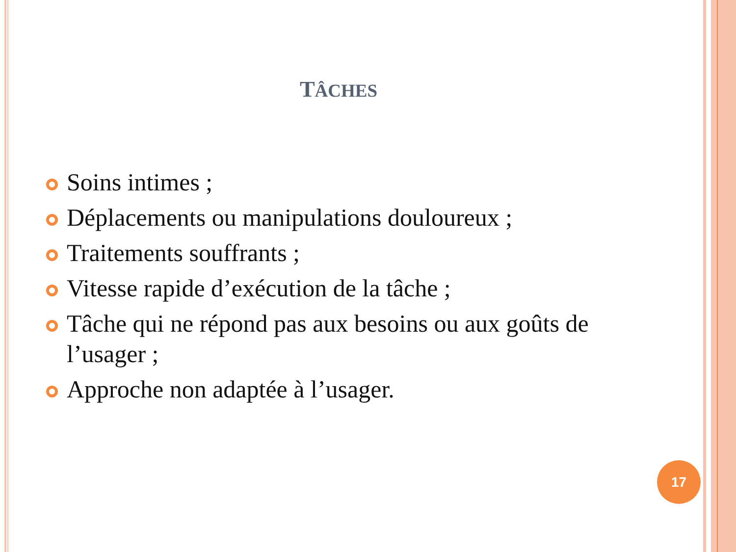TÂCHES
Soins intimes ;
Déplacements ou manipulations douloureux ;
Traitements souffrants ;
Vitesse rapide d’exécution de la tâche ;
Tâche qui ne répond pas aux besoins ou aux goûts de l’usager ;
Approche non adaptée à l’usager.
17